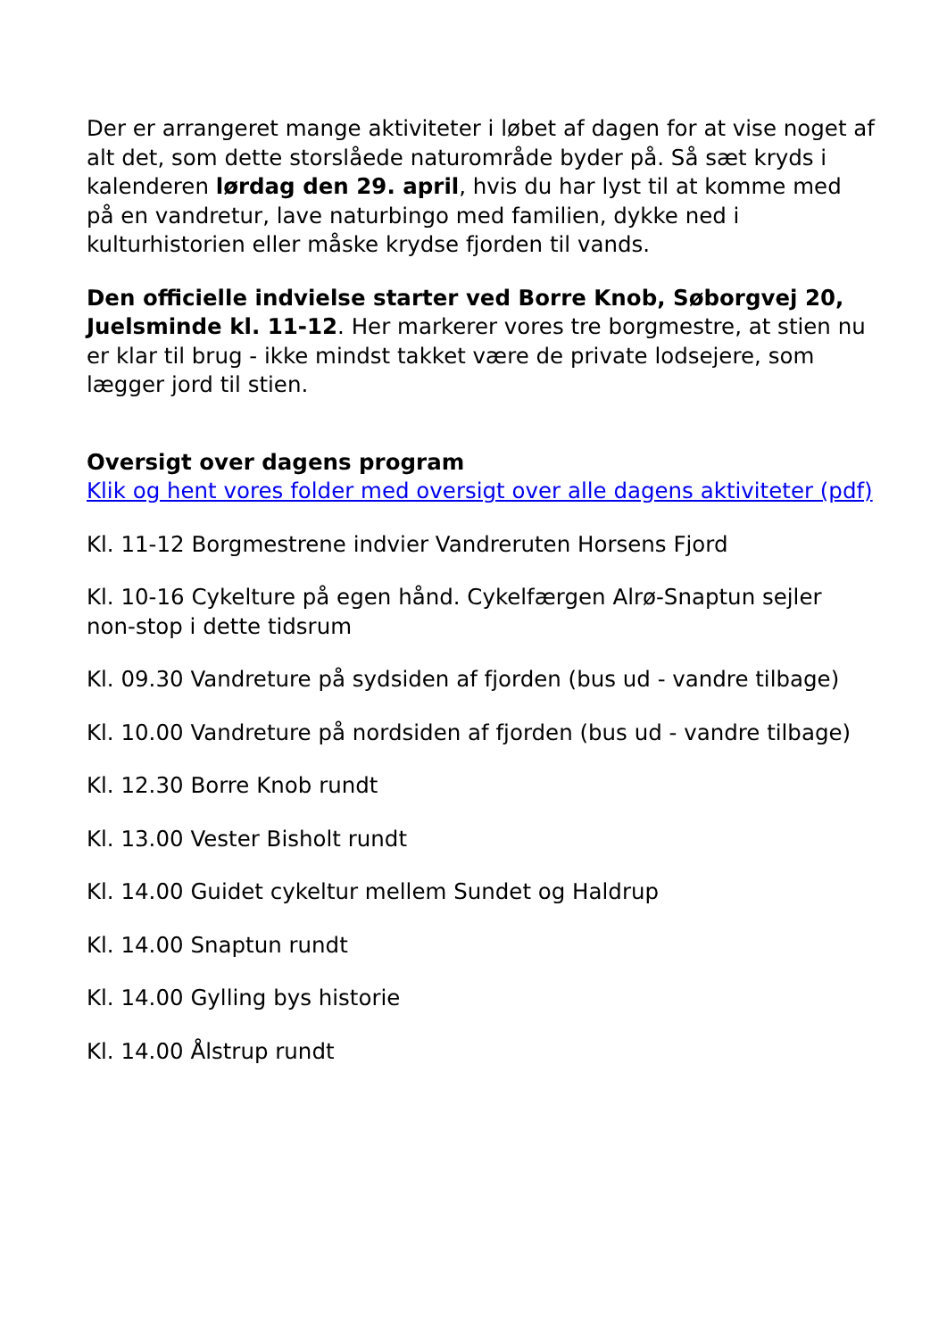Der er arrangeret mange aktiviteter i løbet af dagen for at vise noget af alt det, som dette storslåede naturområde byder på. Så sæt kryds i kalenderen lørdag den 29. april, hvis du har lyst til at komme med på en vandretur, lave naturbingo med familien, dykke ned i kulturhistorien eller måske krydse fjorden til vands.
Den officielle indvielse starter ved Borre Knob, Søborgvej 20, Juelsminde kl. 11-12. Her markerer vores tre borgmestre, at stien nu er klar til brug - ikke mindst takket være de private lodsejere, som lægger jord til stien.
Oversigt over dagens program
Klik og hent vores folder med oversigt over alle dagens aktiviteter (pdf)
Kl. 11-12 Borgmestrene indvier Vandreruten Horsens Fjord
Kl. 10-16 Cykelture på egen hånd. Cykelfærgen Alrø-Snaptun sejler non-stop i dette tidsrum
Kl. 09.30 Vandreture på sydsiden af fjorden (bus ud - vandre tilbage)
Kl. 10.00 Vandreture på nordsiden af fjorden (bus ud - vandre tilbage)
Kl. 12.30 Borre Knob rundt
Kl. 13.00 Vester Bisholt rundt
Kl. 14.00 Guidet cykeltur mellem Sundet og Haldrup
Kl. 14.00 Snaptun rundt
Kl. 14.00 Gylling bys historie
Kl. 14.00 Ålstrup rundt